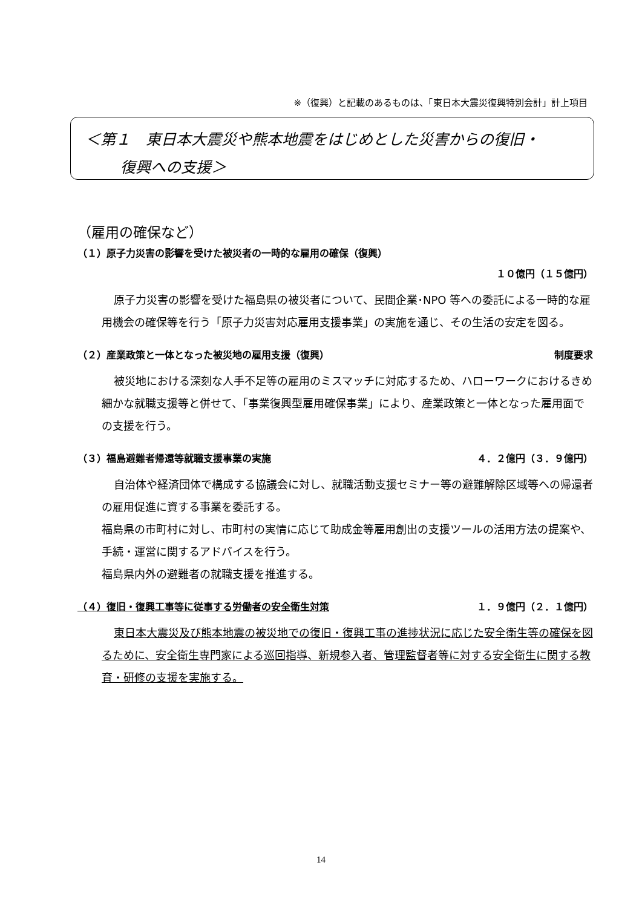※（復興）と記載のあるものは、「東日本大震災復興特別会計」計上項目
＜第１　東日本大震災や熊本地震をはじめとした災害からの復旧・
　　 復興への支援＞
（雇用の確保など）
（１）原子力災害の影響を受けた被災者の一時的な雇用の確保（復興）
１０億円（１５億円）
原子力災害の影響を受けた福島県の被災者について、民間企業･NPO 等への委託による一時的な雇用機会の確保等を行う「原子力災害対応雇用支援事業」の実施を通じ、その生活の安定を図る。
（２）産業政策と一体となった被災地の雇用支援（復興） 制度要求
被災地における深刻な人手不足等の雇用のミスマッチに対応するため、ハローワークにおけるきめ細かな就職支援等と併せて、「事業復興型雇用確保事業」により、産業政策と一体となった雇用面での支援を行う。
（３）福島避難者帰還等就職支援事業の実施 ４．２億円（３．９億円）
自治体や経済団体で構成する協議会に対し、就職活動支援セミナー等の避難解除区域等への帰還者の雇用促進に資する事業を委託する。
福島県の市町村に対し、市町村の実情に応じて助成金等雇用創出の支援ツールの活用方法の提案や、手続・運営に関するアドバイスを行う。
福島県内外の避難者の就職支援を推進する。
（４）復旧・復興工事等に従事する労働者の安全衛生対策 １．９億円（２．１億円）
東日本大震災及び熊本地震の被災地での復旧・復興工事の進捗状況に応じた安全衛生等の確保を図るために、安全衛生専門家による巡回指導、新規参入者、管理監督者等に対する安全衛生に関する教育・研修の支援を実施する。
14